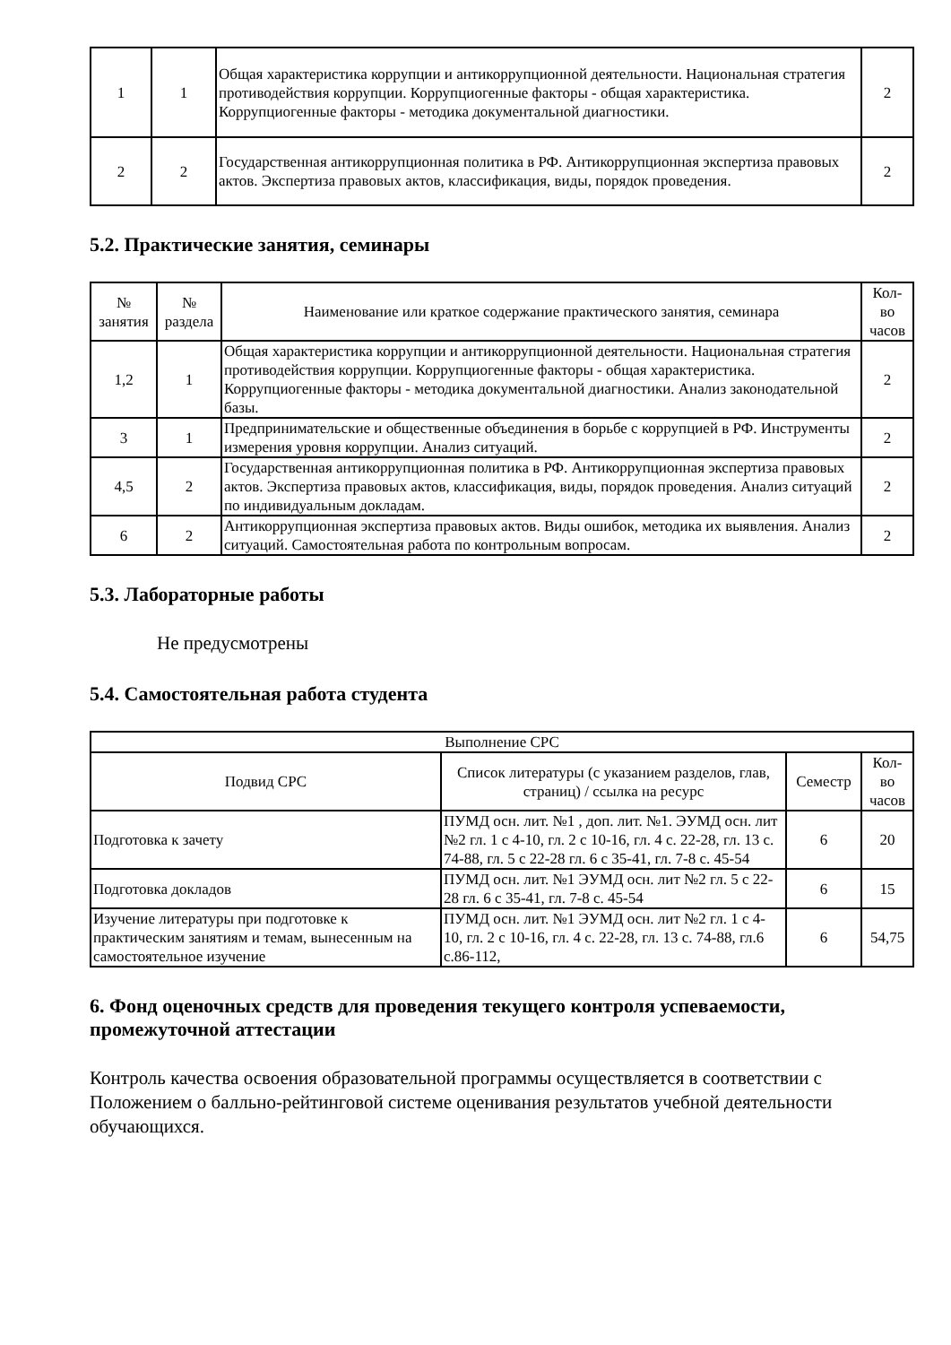| 1 | 1 | Общая характеристика коррупции и антикоррупционной деятельности. Национальная стратегия противодействия коррупции. Коррупциогенные факторы - общая характеристика. Коррупциогенные факторы - методика документальной диагностики. | 2 |
| 2 | 2 | Государственная антикоррупционная политика в РФ. Антикоррупционная экспертиза правовых актов. Экспертиза правовых актов, классификация, виды, порядок проведения. | 2 |
5.2. Практические занятия, семинары
| № занятия | № раздела | Наименование или краткое содержание практического занятия, семинара | Кол- во часов |
| --- | --- | --- | --- |
| 1,2 | 1 | Общая характеристика коррупции и антикоррупционной деятельности. Национальная стратегия противодействия коррупции. Коррупциогенные факторы - общая характеристика. Коррупциогенные факторы - методика документальной диагностики. Анализ законодательной базы. | 2 |
| 3 | 1 | Предпринимательские и общественные объединения в борьбе с коррупцией в РФ. Инструменты измерения уровня коррупции. Анализ ситуаций. | 2 |
| 4,5 | 2 | Государственная антикоррупционная политика в РФ. Антикоррупционная экспертиза правовых актов. Экспертиза правовых актов, классификация, виды, порядок проведения. Анализ ситуаций по индивидуальным докладам. | 2 |
| 6 | 2 | Антикоррупционная экспертиза правовых актов. Виды ошибок, методика их выявления. Анализ ситуаций. Самостоятельная работа по контрольным вопросам. | 2 |
5.3. Лабораторные работы
Не предусмотрены
5.4. Самостоятельная работа студента
| Выполнение СРС | | | |
| Подвид СРС | Список литературы (с указанием разделов, глав, страниц) / ссылка на ресурс | Семестр | Кол- во часов |
| Подготовка к зачету | ПУМД осн. лит. №1 , доп. лит. №1. ЭУМД осн. лит №2 гл. 1 с 4-10, гл. 2 с 10-16, гл. 4 с. 22-28, гл. 13 с. 74-88, гл. 5 с 22-28 гл. 6 с 35-41, гл. 7-8 с. 45-54 | 6 | 20 |
| Подготовка докладов | ПУМД осн. лит. №1 ЭУМД осн. лит №2 гл. 5 с 22-28 гл. 6 с 35-41, гл. 7-8 с. 45-54 | 6 | 15 |
| Изучение литературы при подготовке к практическим занятиям и темам, вынесенным на самостоятельное изучение | ПУМД осн. лит. №1 ЭУМД осн. лит №2 гл. 1 с 4-10, гл. 2 с 10-16, гл. 4 с. 22-28, гл. 13 с. 74-88, гл.6 с.86-112, | 6 | 54,75 |
6. Фонд оценочных средств для проведения текущего контроля успеваемости, промежуточной аттестации
Контроль качества освоения образовательной программы осуществляется в соответствии с Положением о балльно-рейтинговой системе оценивания результатов учебной деятельности обучающихся.